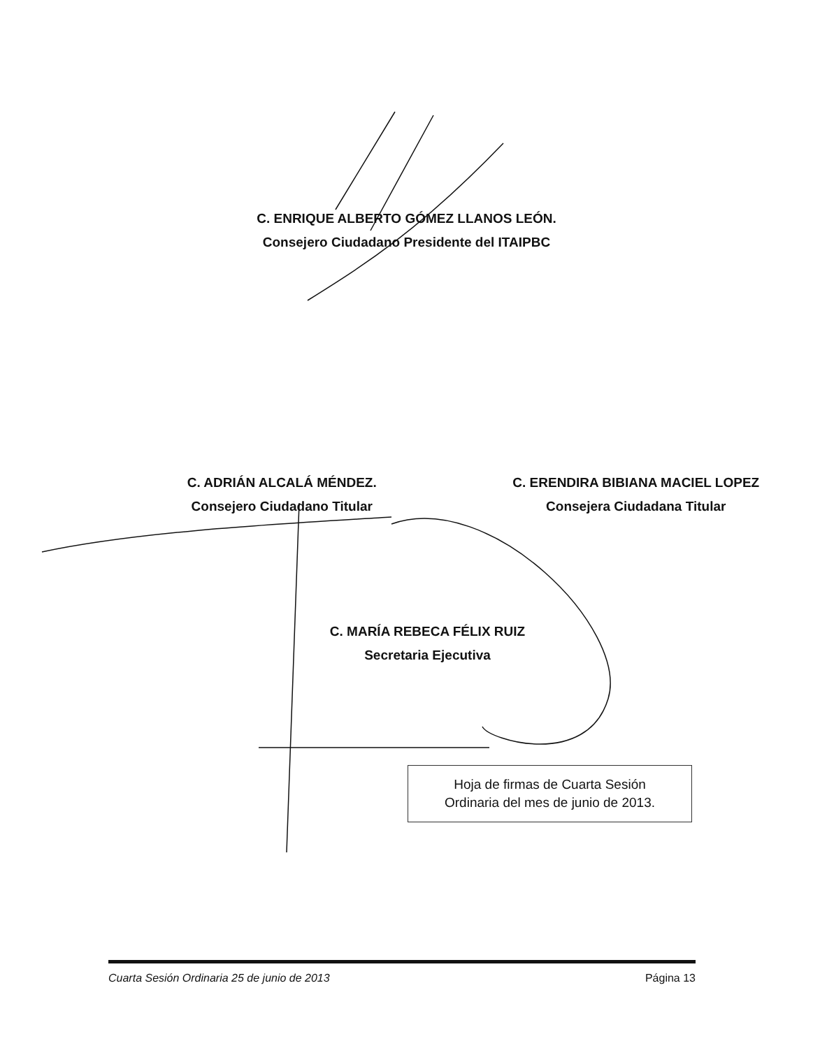C. ENRIQUE ALBERTO GÓMEZ LLANOS LEÓN.
Consejero Ciudadano Presidente del ITAIPBC
C. ADRIÁN ALCALÁ MÉNDEZ.
Consejero Ciudadano Titular
C. ERENDIRA BIBIANA MACIEL LOPEZ
Consejera Ciudadana Titular
C. MARÍA REBECA FÉLIX RUIZ
Secretaria Ejecutiva
Hoja de firmas de Cuarta Sesión
Ordinaria del mes de junio de 2013.
Cuarta Sesión Ordinaria 25 de junio de 2013 Página 13